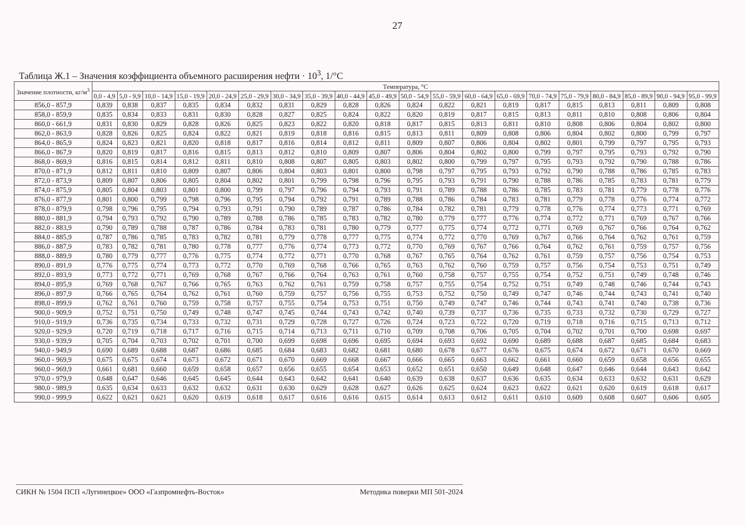27
Таблица Ж.1 – Значения коэффициента объемного расширения нефти · 10<sup>3</sup>, 1/°C
| Значение плотности, кг/м<sup>3</sup> | Температура, °C | | | | | | | | | | | | | | | | | | | |
| --- | --- | --- | --- | --- | --- | --- | --- | --- | --- | --- | --- | --- | --- | --- | --- | --- | --- | --- | --- | --- |
| | 0,0 - 4,9 | 5,0 - 9,9 | 10,0 - 14,9 | 15,0 - 19,9 | 20,0 - 24,9 | 25,0 - 29,9 | 30,0 - 34,9 | 35,0 - 39,9 | 40,0 - 44,9 | 45,0 - 49,9 | 50,0 - 54,9 | 55,0 - 59,9 | 60,0 - 64,9 | 65,0 - 69,9 | 70,0 - 74,9 | 75,0 - 79,9 | 80,0 - 84,9 | 85,0 - 89,9 | 90,0 - 94,9 | 95,0 - 99,9 |
| 856,0 - 857,9 | 0,839 | 0,838 | 0,837 | 0,835 | 0,834 | 0,832 | 0,831 | 0,829 | 0,828 | 0,826 | 0,824 | 0,822 | 0,821 | 0,819 | 0,817 | 0,815 | 0,813 | 0,811 | 0,809 | 0,808 |
| 858,0 - 859,9 | 0,835 | 0,834 | 0,833 | 0,831 | 0,830 | 0,828 | 0,827 | 0,825 | 0,824 | 0,822 | 0,820 | 0,819 | 0,817 | 0,815 | 0,813 | 0,811 | 0,810 | 0,808 | 0,806 | 0,804 |
| 860,0 - 661,9 | 0,831 | 0,830 | 0,829 | 0,828 | 0,826 | 0,825 | 0,823 | 0,822 | 0,820 | 0,818 | 0,817 | 0,815 | 0,813 | 0,811 | 0,810 | 0,808 | 0,806 | 0,804 | 0,802 | 0,800 |
| 862,0 - 863,9 | 0,828 | 0,826 | 0,825 | 0,824 | 0,822 | 0,821 | 0,819 | 0,818 | 0,816 | 0,815 | 0,813 | 0,811 | 0,809 | 0,808 | 0,806 | 0,804 | 0,802 | 0,800 | 0,799 | 0,797 |
| 864,0 - 865,9 | 0,824 | 0,823 | 0,821 | 0,820 | 0,818 | 0,817 | 0,816 | 0,814 | 0,812 | 0,811 | 0,809 | 0,807 | 0,806 | 0,804 | 0,802 | 0,801 | 0,799 | 0,797 | 0,795 | 0,793 |
| 866,0 - 867,9 | 0,820 | 0,819 | 0,817 | 0,816 | 0,815 | 0,813 | 0,812 | 0,810 | 0,809 | 0,807 | 0,806 | 0,804 | 0,802 | 0,800 | 0,799 | 0,797 | 0,795 | 0,793 | 0,792 | 0,790 |
| 868,0 - 869,9 | 0,816 | 0,815 | 0,814 | 0,812 | 0,811 | 0,810 | 0,808 | 0,807 | 0,805 | 0,803 | 0,802 | 0,800 | 0,799 | 0,797 | 0,795 | 0,793 | 0,792 | 0,790 | 0,788 | 0,786 |
| 870,0 - 871,9 | 0,812 | 0,811 | 0,810 | 0,809 | 0,807 | 0,806 | 0,804 | 0,803 | 0,801 | 0,800 | 0,798 | 0,797 | 0,795 | 0,793 | 0,792 | 0,790 | 0,788 | 0,786 | 0,785 | 0,783 |
| 872,0 - 873,9 | 0,809 | 0,807 | 0,806 | 0,805 | 0,804 | 0,802 | 0,801 | 0,799 | 0,798 | 0,796 | 0,795 | 0,793 | 0,791 | 0,790 | 0,788 | 0,786 | 0,785 | 0,783 | 0,781 | 0,779 |
| 874,0 - 875,9 | 0,805 | 0,804 | 0,803 | 0,801 | 0,800 | 0,799 | 0,797 | 0,796 | 0,794 | 0,793 | 0,791 | 0,789 | 0,788 | 0,786 | 0,785 | 0,783 | 0,781 | 0,779 | 0,778 | 0,776 |
| 876,0 - 877,9 | 0,801 | 0,800 | 0,799 | 0,798 | 0,796 | 0,795 | 0,794 | 0,792 | 0,791 | 0,789 | 0,788 | 0,786 | 0,784 | 0,783 | 0,781 | 0,779 | 0,778 | 0,776 | 0,774 | 0,772 |
| 878,0 - 879,9 | 0,798 | 0,796 | 0,795 | 0,794 | 0,793 | 0,791 | 0,790 | 0,789 | 0,787 | 0,786 | 0,784 | 0,782 | 0,781 | 0,779 | 0,778 | 0,776 | 0,774 | 0,773 | 0,771 | 0,769 |
| 880,0 - 881,9 | 0,794 | 0,793 | 0,792 | 0,790 | 0,789 | 0,788 | 0,786 | 0,785 | 0,783 | 0,782 | 0,780 | 0,779 | 0,777 | 0,776 | 0,774 | 0,772 | 0,771 | 0,769 | 0,767 | 0,766 |
| 882,0 - 883,9 | 0,790 | 0,789 | 0,788 | 0,787 | 0,786 | 0,784 | 0,783 | 0,781 | 0,780 | 0,779 | 0,777 | 0,775 | 0,774 | 0,772 | 0,771 | 0,769 | 0,767 | 0,766 | 0,764 | 0,762 |
| 884,0 - 885,9 | 0,787 | 0,786 | 0,785 | 0,783 | 0,782 | 0,781 | 0,779 | 0,778 | 0,777 | 0,775 | 0,774 | 0,772 | 0,770 | 0,769 | 0,767 | 0,766 | 0,764 | 0,762 | 0,761 | 0,759 |
| 886,0 - 887,9 | 0,783 | 0,782 | 0,781 | 0,780 | 0,778 | 0,777 | 0,776 | 0,774 | 0,773 | 0,772 | 0,770 | 0,769 | 0,767 | 0,766 | 0,764 | 0,762 | 0,761 | 0,759 | 0,757 | 0,756 |
| 888,0 - 889,9 | 0,780 | 0,779 | 0,777 | 0,776 | 0,775 | 0,774 | 0,772 | 0,771 | 0,770 | 0,768 | 0,767 | 0,765 | 0,764 | 0,762 | 0,761 | 0,759 | 0,757 | 0,756 | 0,754 | 0,753 |
| 890,0 - 891,9 | 0,776 | 0,775 | 0,774 | 0,773 | 0,772 | 0,770 | 0,769 | 0,768 | 0,766 | 0,765 | 0,763 | 0,762 | 0,760 | 0,759 | 0,757 | 0,756 | 0,754 | 0,753 | 0,751 | 0,749 |
| 892,0 - 893,9 | 0,773 | 0,772 | 0,771 | 0,769 | 0,768 | 0,767 | 0,766 | 0,764 | 0,763 | 0,761 | 0,760 | 0,758 | 0,757 | 0,755 | 0,754 | 0,752 | 0,751 | 0,749 | 0,748 | 0,746 |
| 894,0 - 895,9 | 0,769 | 0,768 | 0,767 | 0,766 | 0,765 | 0,763 | 0,762 | 0,761 | 0,759 | 0,758 | 0,757 | 0,755 | 0,754 | 0,752 | 0,751 | 0,749 | 0,748 | 0,746 | 0,744 | 0,743 |
| 896,0 - 897,9 | 0,766 | 0,765 | 0,764 | 0,762 | 0,761 | 0,760 | 0,759 | 0,757 | 0,756 | 0,755 | 0,753 | 0,752 | 0,750 | 0,749 | 0,747 | 0,746 | 0,744 | 0,743 | 0,741 | 0,740 |
| 898,0 - 899,9 | 0,762 | 0,761 | 0,760 | 0,759 | 0,758 | 0,757 | 0,755 | 0,754 | 0,753 | 0,751 | 0,750 | 0,749 | 0,747 | 0,746 | 0,744 | 0,743 | 0,741 | 0,740 | 0,738 | 0,736 |
| 900,0 - 909,9 | 0,752 | 0,751 | 0,750 | 0,749 | 0,748 | 0,747 | 0,745 | 0,744 | 0,743 | 0,742 | 0,740 | 0,739 | 0,737 | 0,736 | 0,735 | 0,733 | 0,732 | 0,730 | 0,729 | 0,727 |
| 910,0 - 919,9 | 0,736 | 0,735 | 0,734 | 0,733 | 0,732 | 0,731 | 0,729 | 0,728 | 0,727 | 0,726 | 0,724 | 0,723 | 0,722 | 0,720 | 0,719 | 0,718 | 0,716 | 0,715 | 0,713 | 0,712 |
| 920,0 - 929,9 | 0,720 | 0,719 | 0,718 | 0,717 | 0,716 | 0,715 | 0,714 | 0,713 | 0,711 | 0,710 | 0,709 | 0,708 | 0,706 | 0,705 | 0,704 | 0,702 | 0,701 | 0,700 | 0,698 | 0,697 |
| 930,0 - 939,9 | 0,705 | 0,704 | 0,703 | 0,702 | 0,701 | 0,700 | 0,699 | 0,698 | 0,696 | 0,695 | 0,694 | 0,693 | 0,692 | 0,690 | 0,689 | 0,688 | 0,687 | 0,685 | 0,684 | 0,683 |
| 940,0 - 949,9 | 0,690 | 0,689 | 0,688 | 0,687 | 0,686 | 0,685 | 0,684 | 0,683 | 0,682 | 0,681 | 0,680 | 0,678 | 0,677 | 0,676 | 0,675 | 0,674 | 0,672 | 0,671 | 0,670 | 0,669 |
| 960,0 - 969,9 | 0,675 | 0,675 | 0,674 | 0,673 | 0,672 | 0,671 | 0,670 | 0,669 | 0,668 | 0,667 | 0,666 | 0,665 | 0,663 | 0,662 | 0,661 | 0,660 | 0,659 | 0,658 | 0,656 | 0,655 |
| 960,0 - 969,9 | 0,661 | 0,681 | 0,660 | 0,659 | 0,658 | 0,657 | 0,656 | 0,655 | 0,654 | 0,653 | 0,652 | 0,651 | 0,650 | 0,649 | 0,648 | 0,647 | 0,646 | 0,644 | 0,643 | 0,642 |
| 970,0 - 979,9 | 0,648 | 0,647 | 0,646 | 0,645 | 0,645 | 0,644 | 0,643 | 0,642 | 0,641 | 0,640 | 0,639 | 0,638 | 0,637 | 0,636 | 0,635 | 0,634 | 0,633 | 0,632 | 0,631 | 0,629 |
| 980,0 - 989,9 | 0,635 | 0,634 | 0,633 | 0,632 | 0,632 | 0,631 | 0,630 | 0,629 | 0,628 | 0,627 | 0,626 | 0,625 | 0,624 | 0,623 | 0,622 | 0,621 | 0,620 | 0,619 | 0,618 | 0,617 |
| 990,0 - 999,9 | 0,622 | 0,621 | 0,621 | 0,620 | 0,619 | 0,618 | 0,617 | 0,616 | 0,616 | 0,615 | 0,614 | 0,613 | 0,612 | 0,611 | 0,610 | 0,609 | 0,608 | 0,607 | 0,606 | 0,605 |
СИКН № 1504 ПСП «Лугинецкое» ООО «Газпромнефть-Восток» Методика поверки МП 501-2024